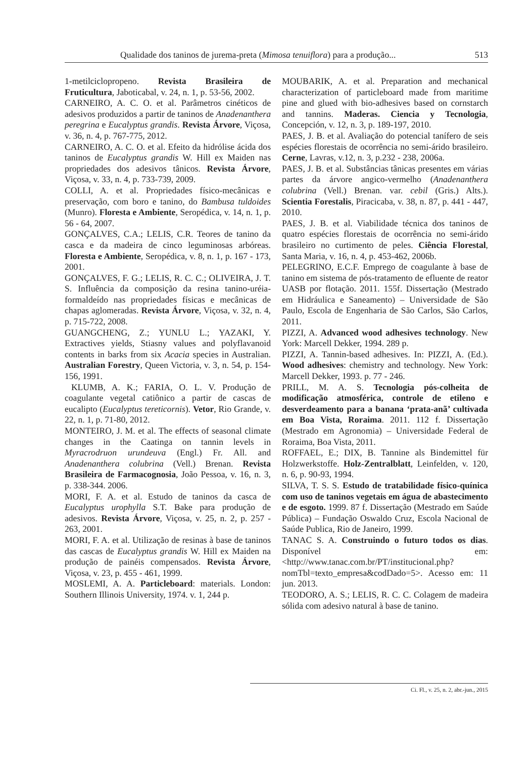Qualidade dos taninos de jurema-preta (Mimosa tenuiflora) para a produção... 513
1-metilciclopropeno. Revista Brasileira de Fruticultura, Jaboticabal, v. 24, n. 1, p. 53-56, 2002.
CARNEIRO, A. C. O. et al. Parâmetros cinéticos de adesivos produzidos a partir de taninos de Anadenanthera peregrina e Eucalyptus grandis. Revista Árvore, Viçosa, v. 36, n. 4, p. 767-775, 2012.
CARNEIRO, A. C. O. et al. Efeito da hidrólise ácida dos taninos de Eucalyptus grandis W. Hill ex Maiden nas propriedades dos adesivos tânicos. Revista Árvore, Viçosa, v. 33, n. 4, p. 733-739, 2009.
COLLI, A. et al. Propriedades físico-mecânicas e preservação, com boro e tanino, do Bambusa tuldoides (Munro). Floresta e Ambiente, Seropédica, v. 14, n. 1, p. 56 - 64, 2007.
GONÇALVES, C.A.; LELIS, C.R. Teores de tanino da casca e da madeira de cinco leguminosas arbóreas. Floresta e Ambiente, Seropédica, v. 8, n. 1, p. 167 - 173, 2001.
GONÇALVES, F. G.; LELIS, R. C. C.; OLIVEIRA, J. T. S. Influência da composição da resina tanino-uréia-formaldeído nas propriedades físicas e mecânicas de chapas aglomeradas. Revista Árvore, Viçosa, v. 32, n. 4, p. 715-722, 2008.
GUANGCHENG, Z.; YUNLU L.; YAZAKI, Y. Extractives yields, Stiasny values and polyflavanoid contents in barks from six Acacia species in Australian. Australian Forestry, Queen Victoria, v. 3, n. 54, p. 154-156, 1991.
KLUMB, A. K.; FARIA, O. L. V. Produção de coagulante vegetal catiônico a partir de cascas de eucalipto (Eucalyptus tereticornis). Vetor, Rio Grande, v. 22, n. 1, p. 71-80, 2012.
MONTEIRO, J. M. et al. The effects of seasonal climate changes in the Caatinga on tannin levels in Myracrodruon urundeuva (Engl.) Fr. All. and Anadenanthera colubrina (Vell.) Brenan. Revista Brasileira de Farmacognosia, João Pessoa, v. 16, n. 3, p. 338-344. 2006.
MORI, F. A. et al. Estudo de taninos da casca de Eucalyptus urophylla S.T. Bake para produção de adesivos. Revista Árvore, Viçosa, v. 25, n. 2, p. 257 - 263, 2001.
MORI, F. A. et al. Utilização de resinas à base de taninos das cascas de Eucalyptus grandis W. Hill ex Maiden na produção de painéis compensados. Revista Árvore, Viçosa, v. 23, p. 455 - 461, 1999.
MOSLEMI, A. A. Particleboard: materials. London: Southern Illinois University, 1974. v. 1, 244 p.
MOUBARIK, A. et al. Preparation and mechanical characterization of particleboard made from maritime pine and glued with bio-adhesives based on cornstarch and tannins. Maderas. Ciencia y Tecnologia, Concepción, v. 12, n. 3, p. 189-197, 2010.
PAES, J. B. et al. Avaliação do potencial tanífero de seis espécies florestais de ocorrência no semi-árido brasileiro. Cerne, Lavras, v.12, n. 3, p.232 - 238, 2006a.
PAES, J. B. et al. Substâncias tânicas presentes em várias partes da árvore angico-vermelho (Anadenanthera colubrina (Vell.) Brenan. var. cebil (Gris.) Alts.). Scientia Forestalis, Piracicaba, v. 38, n. 87, p. 441 - 447, 2010.
PAES, J. B. et al. Viabilidade técnica dos taninos de quatro espécies florestais de ocorrência no semi-árido brasileiro no curtimento de peles. Ciência Florestal, Santa Maria, v. 16, n. 4, p. 453-462, 2006b.
PELEGRINO, E.C.F. Emprego de coagulante à base de tanino em sistema de pós-tratamento de efluente de reator UASB por flotação. 2011. 155f. Dissertação (Mestrado em Hidráulica e Saneamento) – Universidade de São Paulo, Escola de Engenharia de São Carlos, São Carlos, 2011.
PIZZI, A. Advanced wood adhesives technology. New York: Marcell Dekker, 1994. 289 p.
PIZZI, A. Tannin-based adhesives. In: PIZZI, A. (Ed.). Wood adhesives: chemistry and technology. New York: Marcell Dekker, 1993. p. 77 - 246.
PRILL, M. A. S. Tecnologia pós-colheita de modificação atmosférica, controle de etileno e desverdeamento para a banana ‘prata-anã’ cultivada em Boa Vista, Roraima. 2011. 112 f. Dissertação (Mestrado em Agronomia) – Universidade Federal de Roraima, Boa Vista, 2011.
ROFFAEL, E.; DIX, B. Tannine als Bindemittel für Holzwerkstoffe. Holz-Zentralblatt, Leinfelden, v. 120, n. 6, p. 90-93, 1994.
SILVA, T. S. S. Estudo de tratabilidade físico-quínica com uso de taninos vegetais em água de abastecimento e de esgoto. 1999. 87 f. Dissertação (Mestrado em Saúde Pública) – Fundação Oswaldo Cruz, Escola Nacional de Saúde Publica, Rio de Janeiro, 1999.
TANAC S. A. Construindo o futuro todos os dias. Disponível em: <http://www.tanac.com.br/PT/institucional.php?nomTbl=texto_empresa&codDado=5>. Acesso em: 11 jun. 2013.
TEODORO, A. S.; LELIS, R. C. C. Colagem de madeira sólida com adesivo natural à base de tanino.
Ci. Fl., v. 25, n. 2, abr.-jun., 2015